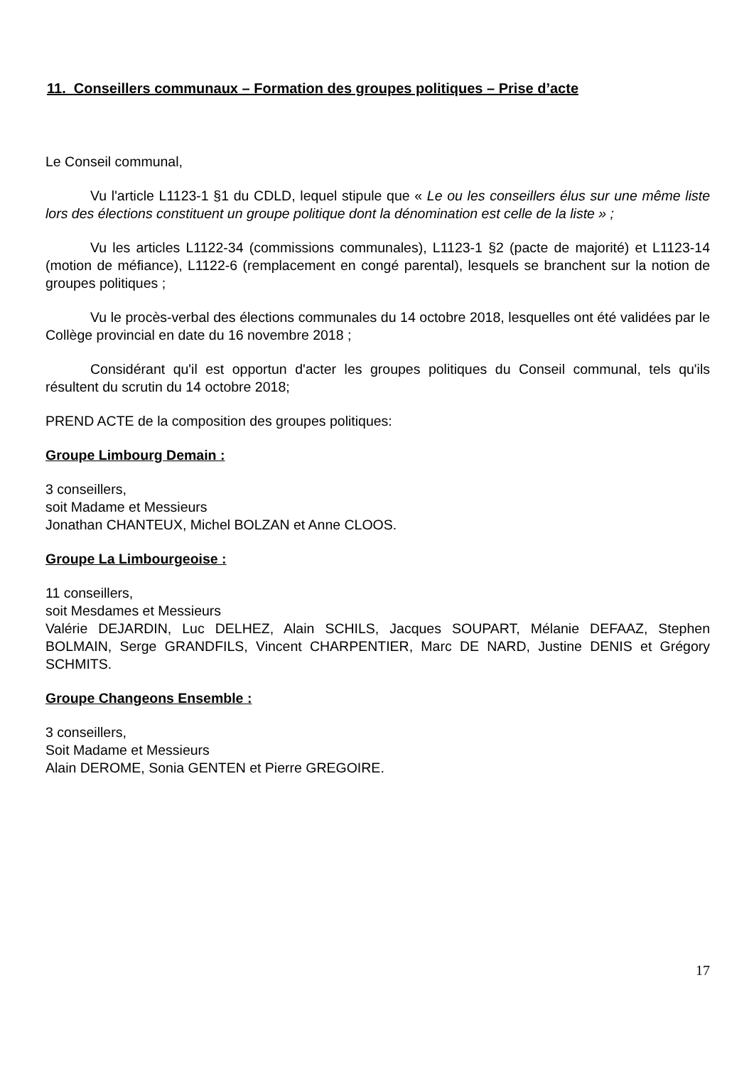11. Conseillers communaux – Formation des groupes politiques – Prise d’acte
Le Conseil communal,
Vu l'article L1123-1 §1 du CDLD, lequel stipule que « Le ou les conseillers élus sur une même liste lors des élections constituent un groupe politique dont la dénomination est celle de la liste » ;
Vu les articles L1122-34 (commissions communales), L1123-1 §2 (pacte de majorité) et L1123-14 (motion de méfiance), L1122-6 (remplacement en congé parental), lesquels se branchent sur la notion de groupes politiques ;
Vu le procès-verbal des élections communales du 14 octobre 2018, lesquelles ont été validées par le Collège provincial en date du 16 novembre 2018 ;
Considérant qu'il est opportun d'acter les groupes politiques du Conseil communal, tels qu'ils résultent du scrutin du 14 octobre 2018;
PREND ACTE de la composition des groupes politiques:
Groupe Limbourg Demain :
3 conseillers,
soit Madame et Messieurs
Jonathan CHANTEUX, Michel BOLZAN et Anne CLOOS.
Groupe La Limbourgeoise :
11 conseillers,
soit Mesdames et Messieurs
Valérie DEJARDIN, Luc DELHEZ, Alain SCHILS, Jacques SOUPART, Mélanie DEFAAZ, Stephen BOLMAIN, Serge GRANDFILS, Vincent CHARPENTIER, Marc DE NARD, Justine DENIS et Grégory SCHMITS.
Groupe Changeons Ensemble :
3 conseillers,
Soit Madame et Messieurs
Alain DEROME, Sonia GENTEN et Pierre GREGOIRE.
17